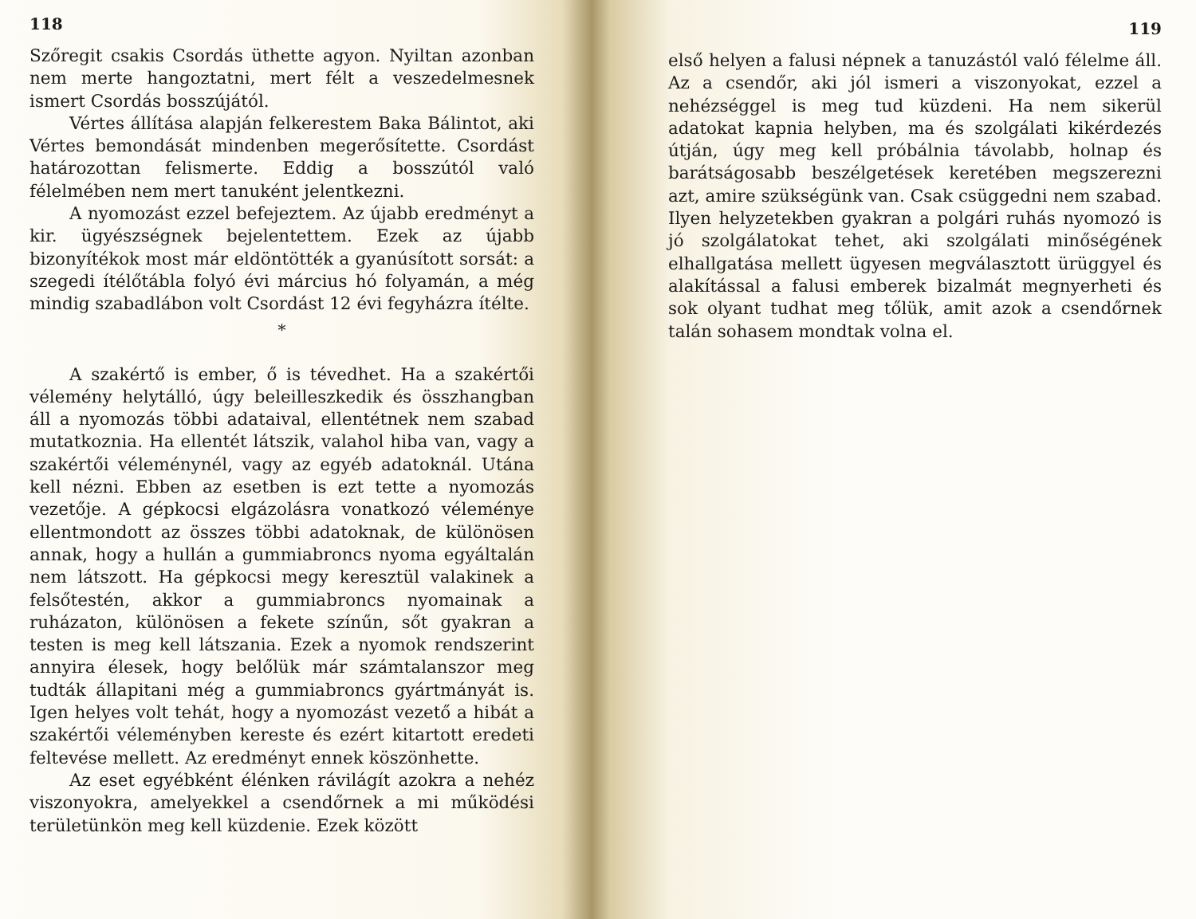118
Szőregit csakis Csordás üthette agyon. Nyiltan azonban nem merte hangoztatni, mert félt a veszedelmesnek ismert Csordás bosszújától.
Vértes állítása alapján felkerestem Baka Bálintot, aki Vértes bemondását mindenben megerősítette. Csordást határozottan felismerte. Eddig a bosszútól való félelmében nem mert tanuként jelentkezni.
A nyomozást ezzel befejeztem. Az újabb eredményt a kir. ügyészségnek bejelentettem. Ezek az újabb bizonyítékok most már eldöntötték a gyanúsított sorsát: a szegedi ítélőtábla folyó évi március hó folyamán, a még mindig szabadlábon volt Csordást 12 évi fegyházra ítélte.
*
A szakértő is ember, ő is tévedhet. Ha a szakértői vélemény helytálló, úgy beleilleszkedik és összhangban áll a nyomozás többi adataival, ellentétnek nem szabad mutatkoznia. Ha ellentét látszik, valahol hiba van, vagy a szakértői véleménynél, vagy az egyéb adatoknál. Utána kell nézni. Ebben az esetben is ezt tette a nyomozás vezetője. A gépkocsi elgázolásra vonatkozó véleménye ellentmondott az összes többi adatoknak, de különösen annak, hogy a hullán a gummiabroncs nyoma egyáltalán nem látszott. Ha gépkocsi megy keresztül valakinek a felsőtestén, akkor a gummiabroncs nyomainak a ruházaton, különösen a fekete színűn, sőt gyakran a testen is meg kell látszania. Ezek a nyomok rendszerint annyira élesek, hogy belőlük már számtalanszor meg tudták állapitani még a gummiabroncs gyártmányát is. Igen helyes volt tehát, hogy a nyomozást vezető a hibát a szakértői véleményben kereste és ezért kitartott eredeti feltevése mellett. Az eredményt ennek köszönhette.
Az eset egyébként élénken rávilágít azokra a nehéz viszonyokra, amelyekkel a csendőrnek a mi működési területünkön meg kell küzdenie. Ezek között
119
első helyen a falusi népnek a tanuzástól való félelme áll. Az a csendőr, aki jól ismeri a viszonyokat, ezzel a nehézséggel is meg tud küzdeni. Ha nem sikerül adatokat kapnia helyben, ma és szolgálati kikérdezés útján, úgy meg kell próbálnia távolabb, holnap és barátságosabb beszélgetések keretében megszerezni azt, amire szükségünk van. Csak csüggedni nem szabad. Ilyen helyzetekben gyakran a polgári ruhás nyomozó is jó szolgálatokat tehet, aki szolgálati minőségének elhallgatása mellett ügyesen megválasztott ürüggyel és alakítással a falusi emberek bizalmát megnyerheti és sok olyant tudhat meg tőlük, amit azok a csendőrnek talán sohasem mondtak volna el.